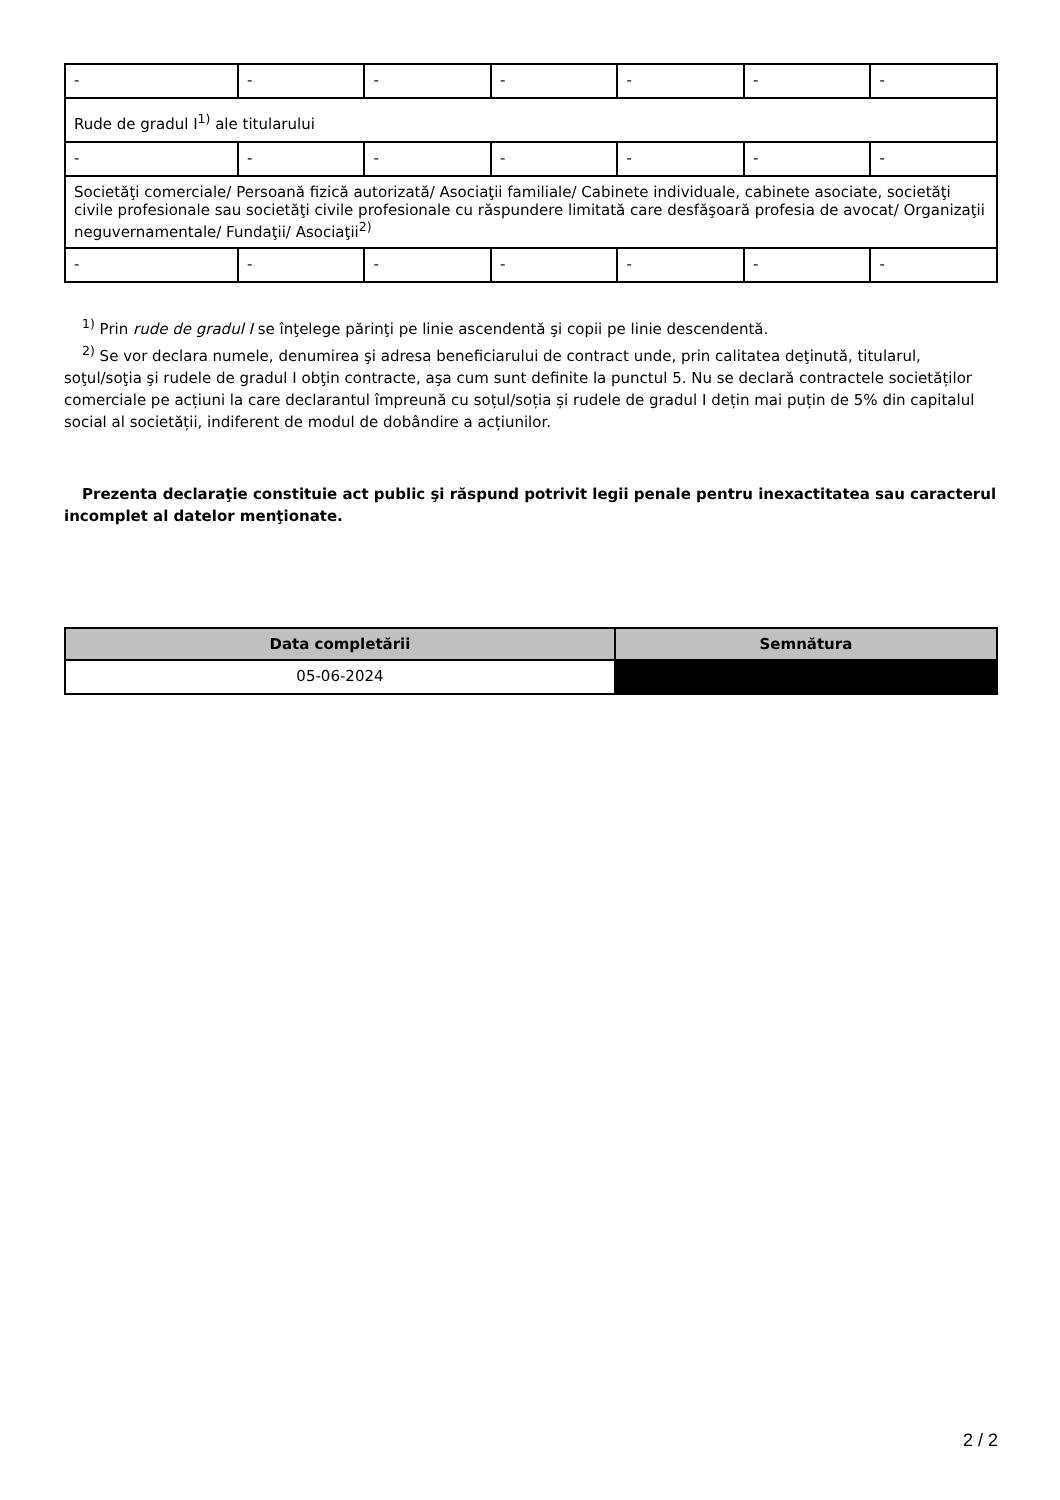| - | - | - | - | - | - | - |
| Rude de gradul I<sup>1)</sup> ale titularului | | | | | | |
| - | - | - | - | - | - | - |
| Societăţi comerciale/ Persoană fizică autorizată/ Asociaţii familiale/ Cabinete individuale, cabinete asociate, societăţi civile profesionale sau societăţi civile profesionale cu răspundere limitată care desfăşoară profesia de avocat/ Organizaţii neguvernamentale/ Fundaţii/ Asociaţii<sup>2)</sup> | | | | | | |
| - | - | - | - | - | - | - |
<sup>1)</sup> Prin rude de gradul I se înţelege părinţi pe linie ascendentă şi copii pe linie descendentă.
<sup>2)</sup> Se vor declara numele, denumirea şi adresa beneficiarului de contract unde, prin calitatea deţinută, titularul, soţul/soţia şi rudele de gradul I obţin contracte, aşa cum sunt definite la punctul 5. Nu se declară contractele societăților comerciale pe acțiuni la care declarantul împreună cu soțul/soția și rudele de gradul I dețin mai puțin de 5% din capitalul social al societății, indiferent de modul de dobândire a acțiunilor.
Prezenta declaraţie constituie act public şi răspund potrivit legii penale pentru inexactitatea sau caracterul incomplet al datelor menţionate.
| Data completării | Semnătura |
| --- | --- |
| 05-06-2024 | |
2 / 2